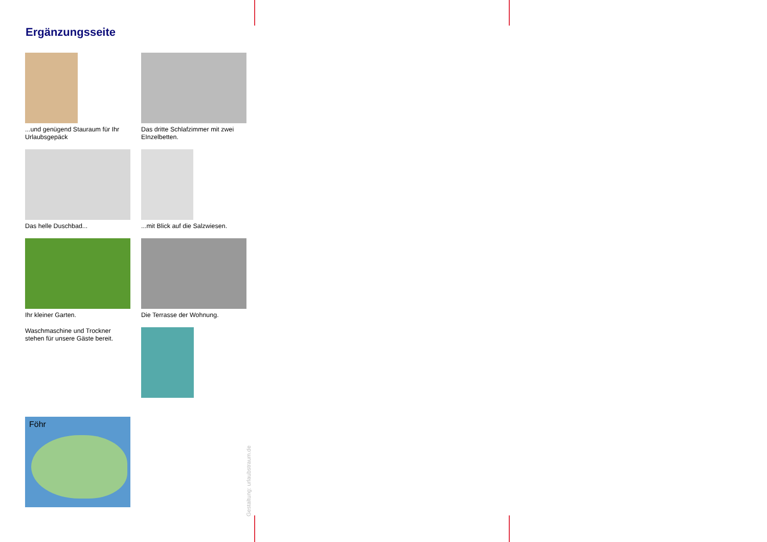Ergänzungsseite
...und genügend Stauraum für Ihr Urlaubsgepäck
Das dritte Schlafzimmer mit zwei EInzelbetten.
Das helle Duschbad...
...mit Blick auf die Salzwiesen.
Ihr kleiner Garten.
Die Terrasse der Wohnung.
Waschmaschine und Trockner stehen für unsere Gäste bereit.
Föhr
Gestaltung: urlaubstraum.de